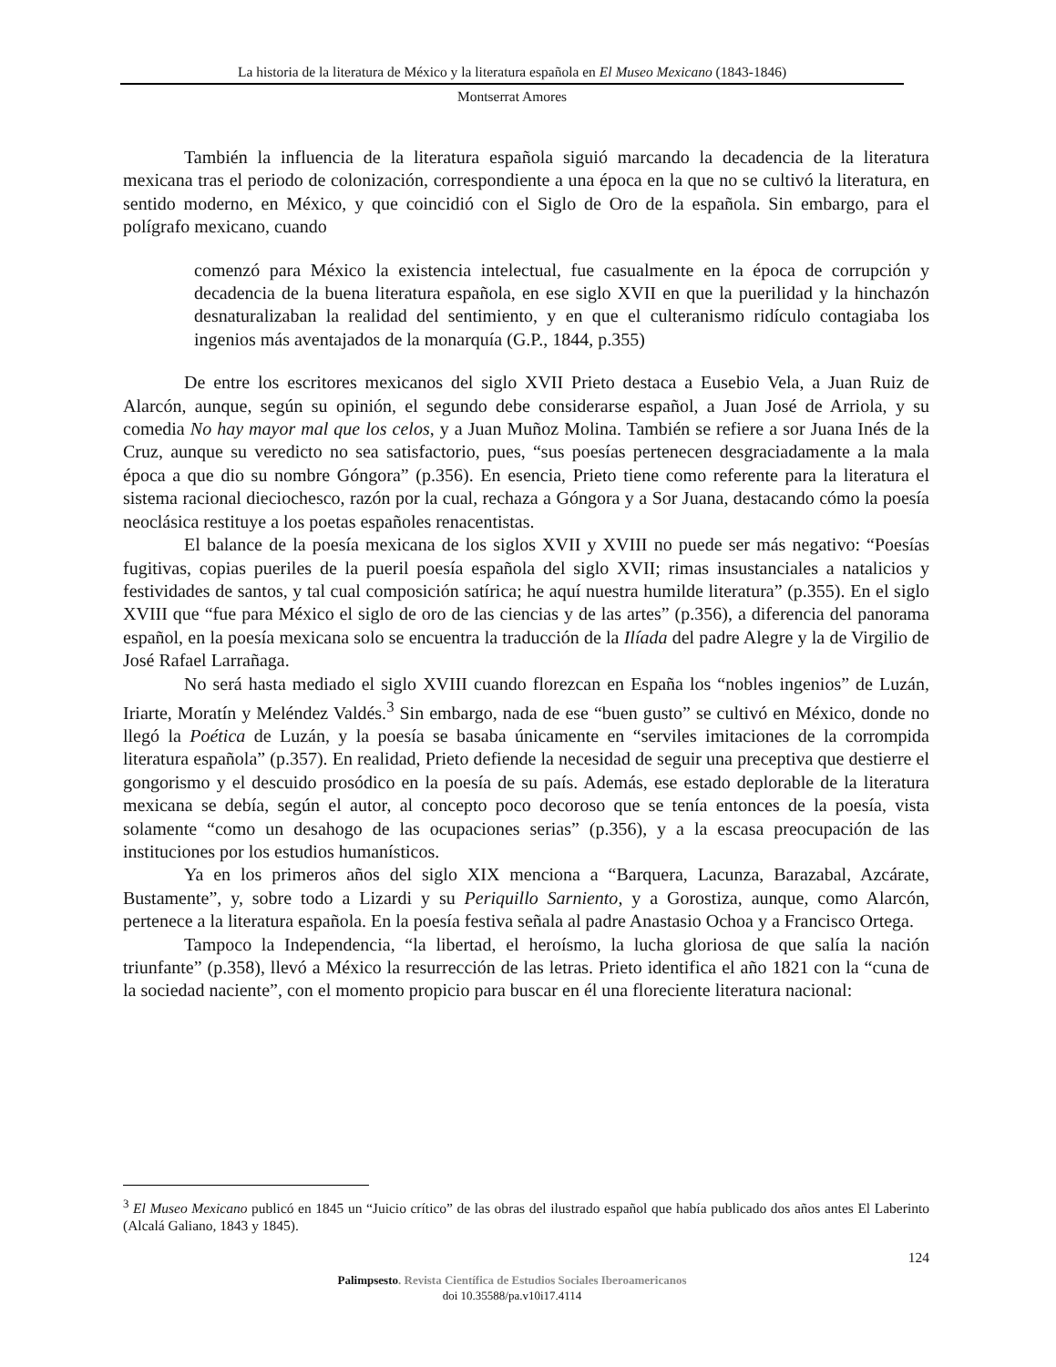La historia de la literatura de México y la literatura española en El Museo Mexicano (1843-1846)
Montserrat Amores
También la influencia de la literatura española siguió marcando la decadencia de la literatura mexicana tras el periodo de colonización, correspondiente a una época en la que no se cultivó la literatura, en sentido moderno, en México, y que coincidió con el Siglo de Oro de la española. Sin embargo, para el polígrafo mexicano, cuando
comenzó para México la existencia intelectual, fue casualmente en la época de corrupción y decadencia de la buena literatura española, en ese siglo XVII en que la puerilidad y la hinchazón desnaturalizaban la realidad del sentimiento, y en que el culteranismo ridículo contagiaba los ingenios más aventajados de la monarquía (G.P., 1844, p.355)
De entre los escritores mexicanos del siglo XVII Prieto destaca a Eusebio Vela, a Juan Ruiz de Alarcón, aunque, según su opinión, el segundo debe considerarse español, a Juan José de Arriola, y su comedia No hay mayor mal que los celos, y a Juan Muñoz Molina. También se refiere a sor Juana Inés de la Cruz, aunque su veredicto no sea satisfactorio, pues, “sus poesías pertenecen desgraciadamente a la mala época a que dio su nombre Góngora” (p.356). En esencia, Prieto tiene como referente para la literatura el sistema racional dieciochesco, razón por la cual, rechaza a Góngora y a Sor Juana, destacando cómo la poesía neoclásica restituye a los poetas españoles renacentistas.
El balance de la poesía mexicana de los siglos XVII y XVIII no puede ser más negativo: “Poesías fugitivas, copias pueriles de la pueril poesía española del siglo XVII; rimas insustanciales a natalicios y festividades de santos, y tal cual composición satírica; he aquí nuestra humilde literatura” (p.355). En el siglo XVIII que “fue para México el siglo de oro de las ciencias y de las artes” (p.356), a diferencia del panorama español, en la poesía mexicana solo se encuentra la traducción de la Ilíada del padre Alegre y la de Virgilio de José Rafael Larrañaga.
No será hasta mediado el siglo XVIII cuando florezcan en España los “nobles ingenios” de Luzán, Iriarte, Moratín y Meléndez Valdés.<sup>3</sup> Sin embargo, nada de ese “buen gusto” se cultivó en México, donde no llegó la Poética de Luzán, y la poesía se basaba únicamente en “serviles imitaciones de la corrompida literatura española” (p.357). En realidad, Prieto defiende la necesidad de seguir una preceptiva que destierre el gongorismo y el descuido prosódico en la poesía de su país. Además, ese estado deplorable de la literatura mexicana se debía, según el autor, al concepto poco decoroso que se tenía entonces de la poesía, vista solamente “como un desahogo de las ocupaciones serias” (p.356), y a la escasa preocupación de las instituciones por los estudios humanísticos.
Ya en los primeros años del siglo XIX menciona a “Barquera, Lacunza, Barazabal, Azcárate, Bustamente”, y, sobre todo a Lizardi y su Periquillo Sarniento, y a Gorostiza, aunque, como Alarcón, pertenece a la literatura española. En la poesía festiva señala al padre Anastasio Ochoa y a Francisco Ortega.
Tampoco la Independencia, “la libertad, el heroísmo, la lucha gloriosa de que salía la nación triunfante” (p.358), llevó a México la resurrección de las letras. Prieto identifica el año 1821 con la “cuna de la sociedad naciente”, con el momento propicio para buscar en él una floreciente literatura nacional:
<sup>3</sup> El Museo Mexicano publicó en 1845 un “Juicio crítico” de las obras del ilustrado español que había publicado dos años antes El Laberinto (Alcalá Galiano, 1843 y 1845).
124
Palimpsesto. Revista Científica de Estudios Sociales Iberoamericanos
doi 10.35588/pa.v10i17.4114